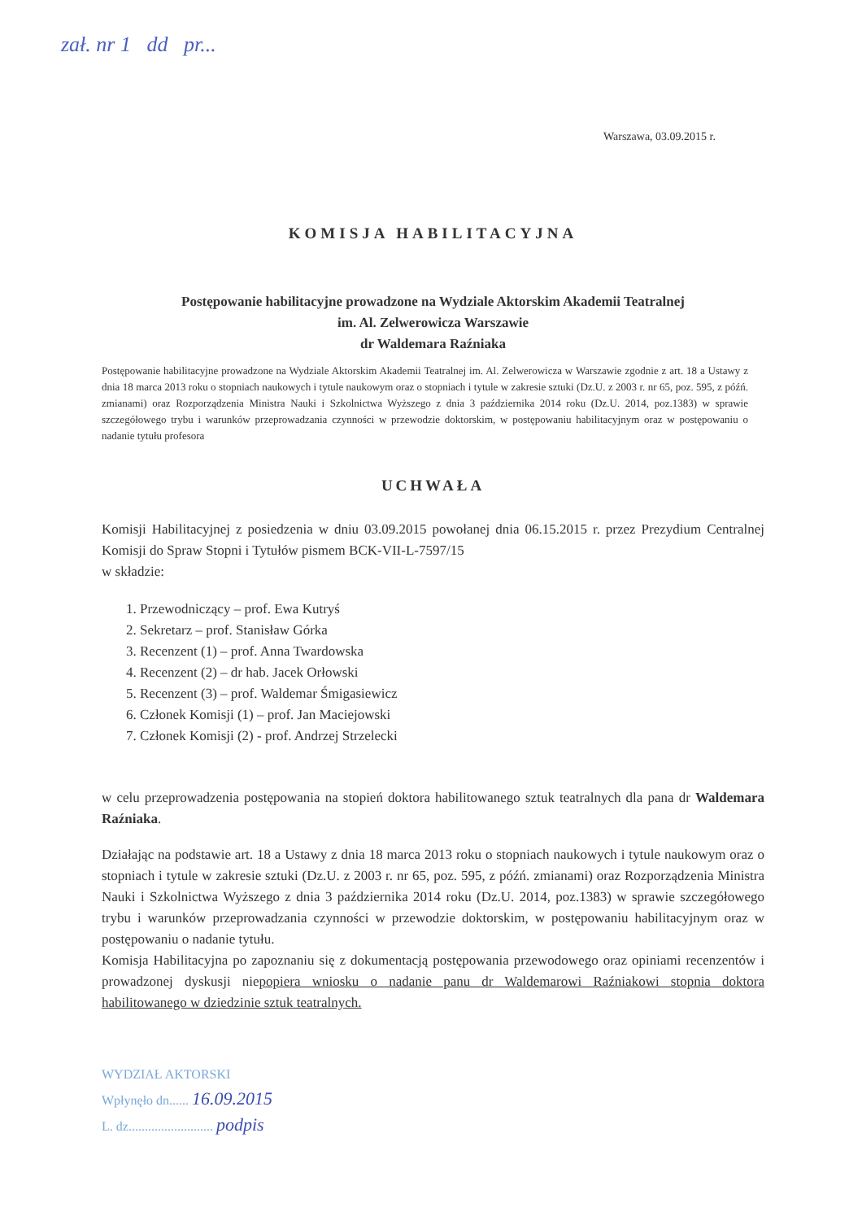zał. nr 1 dd pr...
Warszawa, 03.09.2015 r.
KOMISJA HABILITACYJNA
Postępowanie habilitacyjne prowadzone na Wydziale Aktorskim Akademii Teatralnej
im. Al. Zelwerowicza Warszawie
dr Waldemara Raźniaka
Postępowanie habilitacyjne prowadzone na Wydziale Aktorskim Akademii Teatralnej im. Al. Zelwerowicza w Warszawie zgodnie z art. 18 a Ustawy z dnia 18 marca 2013 roku o stopniach naukowych i tytule naukowym oraz o stopniach i tytule w zakresie sztuki (Dz.U. z 2003 r. nr 65, poz. 595, z późń. zmianami) oraz Rozporządzenia Ministra Nauki i Szkolnictwa Wyższego z dnia 3 października 2014 roku (Dz.U. 2014, poz.1383) w sprawie szczegółowego trybu i warunków przeprowadzania czynności w przewodzie doktorskim, w postępowaniu habilitacyjnym oraz w postępowaniu o nadanie tytułu profesora
UCHWAŁA
Komisji Habilitacyjnej z posiedzenia w dniu 03.09.2015 powołanej dnia 06.15.2015 r. przez Prezydium Centralnej Komisji do Spraw Stopni i Tytułów pismem BCK-VII-L-7597/15
w składzie:
1. Przewodniczący – prof. Ewa Kutryś
2. Sekretarz – prof. Stanisław Górka
3. Recenzent (1) – prof. Anna Twardowska
4. Recenzent (2) – dr hab. Jacek Orłowski
5. Recenzent (3) – prof. Waldemar Śmigasiewicz
6. Członek Komisji (1) – prof. Jan Maciejowski
7. Członek Komisji (2) - prof. Andrzej Strzelecki
w celu przeprowadzenia postępowania na stopień doktora habilitowanego sztuk teatralnych dla pana dr Waldemara Raźniaka.
Działając na podstawie art. 18 a Ustawy z dnia 18 marca 2013 roku o stopniach naukowych i tytule naukowym oraz o stopniach i tytule w zakresie sztuki (Dz.U. z 2003 r. nr 65, poz. 595, z późń. zmianami) oraz Rozporządzenia Ministra Nauki i Szkolnictwa Wyższego z dnia 3 października 2014 roku (Dz.U. 2014, poz.1383) w sprawie szczegółowego trybu i warunków przeprowadzania czynności w przewodzie doktorskim, w postępowaniu habilitacyjnym oraz w postępowaniu o nadanie tytułu.
Komisja Habilitacyjna po zapoznaniu się z dokumentacją postępowania przewodowego oraz opiniami recenzentów i prowadzonej dyskusji niepopiera wniosku o nadanie panu dr Waldemarowi Raźniakowi stopnia doktora habilitowanego w dziedzinie sztuk teatralnych.
WYDZIAŁ AKTORSKI
Wpłynęło dn...... 16.09.2015
L. dz.......................... podpis